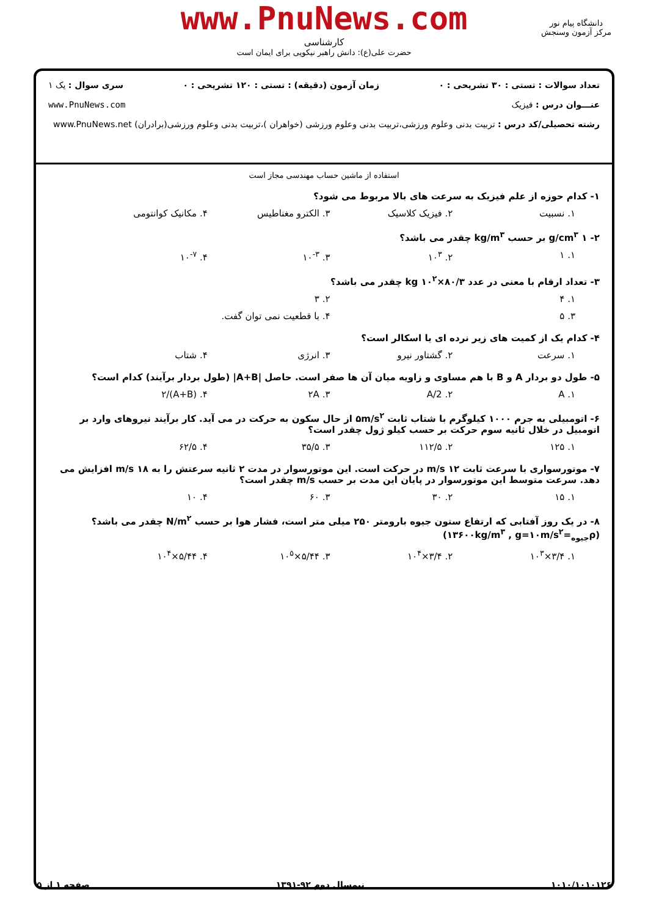www.PnuNews.com
کارشناسی
حضرت علی(ع): دانش راهبر نیکویی برای ایمان است
دانشگاه پیام نور
مرکز آزمون وسنجش
تعداد سوالات : تستی : ۳۰ تشریحی : ۰ زمان آزمون (دقیقه) : تستی : ۱۲۰ تشریحی : ۰ سری سوال : یک ۱
عنـــوان درس : فیزیک www.PnuNews.com
رشته تحصیلی/کد درس : تربیت بدنی وعلوم ورزشی،تربیت بدنی وعلوم ورزشی (خواهران )،تربیت بدنی وعلوم ورزشی(برادران) www.PnuNews.net
استفاده از ماشین حساب مهندسی مجاز است
۱- کدام حوزه از علم فیزیک به سرعت های بالا مربوط می شود؟
۱. نسبیت ۲. فیزیک کلاسیک ۳. الکترو مغناطیس ۴. مکانیک کوانتومی
۲- ۱ g/cm<sup>۳</sup> بر حسب kg/m<sup>۳</sup> چقدر می باشد؟
۱. ۱ ۲. ۱۰<sup>۳</sup> ۳. ۱۰<sup>-۳</sup> ۴. ۱۰<sup>-۷</sup>
۳- تعداد ارقام با معنی در عدد ۸۰/۳×۱۰<sup>۲</sup> kg چقدر می باشد؟
۱. ۴ ۲. ۳
۳. ۵ ۴. با قطعیت نمی توان گفت.
۴- کدام یک از کمیت های زیر نرده ای یا اسکالر است؟
۱. سرعت ۲. گشتاور نیرو ۳. انرژی ۴. شتاب
۵- طول دو بردار A و B با هم مساوی و زاویه میان آن ها صفر است. حاصل |A+B| (طول بردار برآیند) کدام است؟
۱. A ۲. A/2 ۳. ۲A ۴. (A+B)/۲
۶- اتومبیلی به جرم ۱۰۰۰ کیلوگرم با شتاب ثابت ۵m/s<sup>۲</sup> از حال سکون به حرکت در می آید. کار برآیند نیروهای وارد بر اتومبیل در خلال ثانیه سوم حرکت بر حسب کیلو ژول چقدر است؟
۱. ۱۲۵ ۲. ۱۱۲/۵ ۳. ۳۵/۵ ۴. ۶۲/۵
۷- موتورسواری با سرعت ثابت ۱۲ m/s در حرکت است. این موتورسوار در مدت ۲ ثانیه سرعتش را به ۱۸ m/s افزایش می دهد. سرعت متوسط این موتورسوار در پایان این مدت بر حسب m/s چقدر است؟
۱. ۱۵ ۲. ۳۰ ۳. ۶۰ ۴. ۱۰
۸- در یک روز آفتابی که ارتفاع ستون جیوه بارومتر ۲۵۰ میلی متر است، فشار هوا بر حسب N/m<sup>۲</sup> چقدر می باشد؟
(ρ<sub>جیوه</sub>=۱۳۶۰۰kg/m<sup>۳</sup> , g=۱۰m/s<sup>۲</sup>)
۱. ۳/۴×۱۰<sup>۳</sup> ۲. ۳/۴×۱۰<sup>۴</sup> ۳. ۵/۴۴×۱۰<sup>۵</sup> ۴. ۵/۴۴×۱۰<sup>۴</sup>
۱۰۱۰/۱۰۱۰۱۲۶ نیمسال دوم ۹۲-۱۳۹۱ صفحه ۱ از ۵